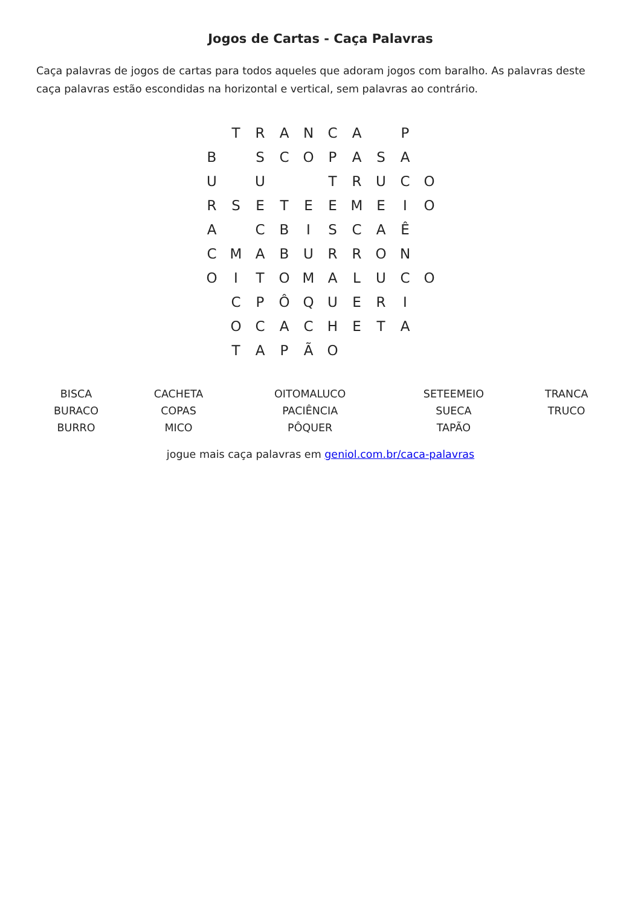Jogos de Cartas - Caça Palavras
Caça palavras de jogos de cartas para todos aqueles que adoram jogos com baralho. As palavras deste caça palavras estão escondidas na horizontal e vertical, sem palavras ao contrário.
| | T | R | A | N | C | A | | P | |
| B | | S | C | O | P | A | S | A | |
| U | | U | | | T | R | U | C | O |
| R | S | E | T | E | E | M | E | I | O |
| A | | C | B | I | S | C | A | Ê | |
| C | M | A | B | U | R | R | O | N | |
| O | I | T | O | M | A | L | U | C | O |
| | C | P | Ô | Q | U | E | R | I | |
| | O | C | A | C | H | E | T | A | |
| | T | A | P | Ã | O | | | | |
| BISCA BURACO BURRO | CACHETA COPAS MICO | OITOMALUCO PACIÊNCIA PÔQUER | SETEEMEIO SUECA TAPÃO | TRANCA TRUCO |
jogue mais caça palavras em geniol.com.br/caca-palavras